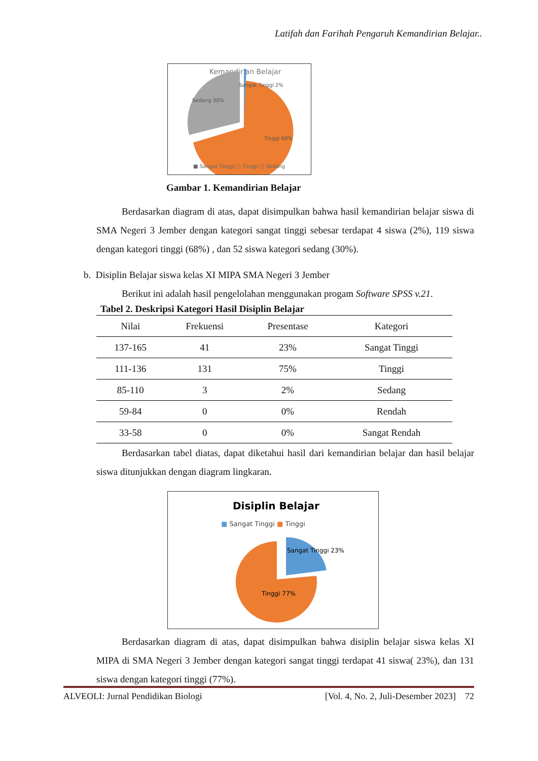Latifah dan Farihah Pengaruh Kemandirian Belajar..
Kemandirian Belajar
Sedang 30%
Sangat Tinggi 2%
Tinggi 68%
■ Sangat Tinggi ▢ Tinggi ▢ Sedang
Gambar 1. Kemandirian Belajar
Berdasarkan diagram di atas, dapat disimpulkan bahwa hasil kemandirian belajar siswa di SMA Negeri 3 Jember dengan kategori sangat tinggi sebesar terdapat 4 siswa (2%), 119 siswa dengan kategori tinggi (68%) , dan 52 siswa kategori sedang (30%).
b. Disiplin Belajar siswa kelas XI MIPA SMA Negeri 3 Jember
Berikut ini adalah hasil pengelolahan menggunakan progam Software SPSS v.21.
Tabel 2. Deskripsi Kategori Hasil Disiplin Belajar
| Nilai | Frekuensi | Presentase | Kategori |
| --- | --- | --- | --- |
| 137-165 | 41 | 23% | Sangat Tinggi |
| 111-136 | 131 | 75% | Tinggi |
| 85-110 | 3 | 2% | Sedang |
| 59-84 | 0 | 0% | Rendah |
| 33-58 | 0 | 0% | Sangat Rendah |
Berdasarkan tabel diatas, dapat diketahui hasil dari kemandirian belajar dan hasil belajar siswa ditunjukkan dengan diagram lingkaran.
Disiplin Belajar
■ Sangat Tinggi ■ Tinggi
Sangat Tinggi 23%
Tinggi 77%
Berdasarkan diagram di atas, dapat disimpulkan bahwa disiplin belajar siswa kelas XI MIPA di SMA Negeri 3 Jember dengan kategori sangat tinggi terdapat 41 siswa( 23%), dan 131 siswa dengan kategori tinggi (77%).
ALVEOLI: Jurnal Pendidikan Biologi [Vol. 4, No. 2, Juli-Desember 2023] 72